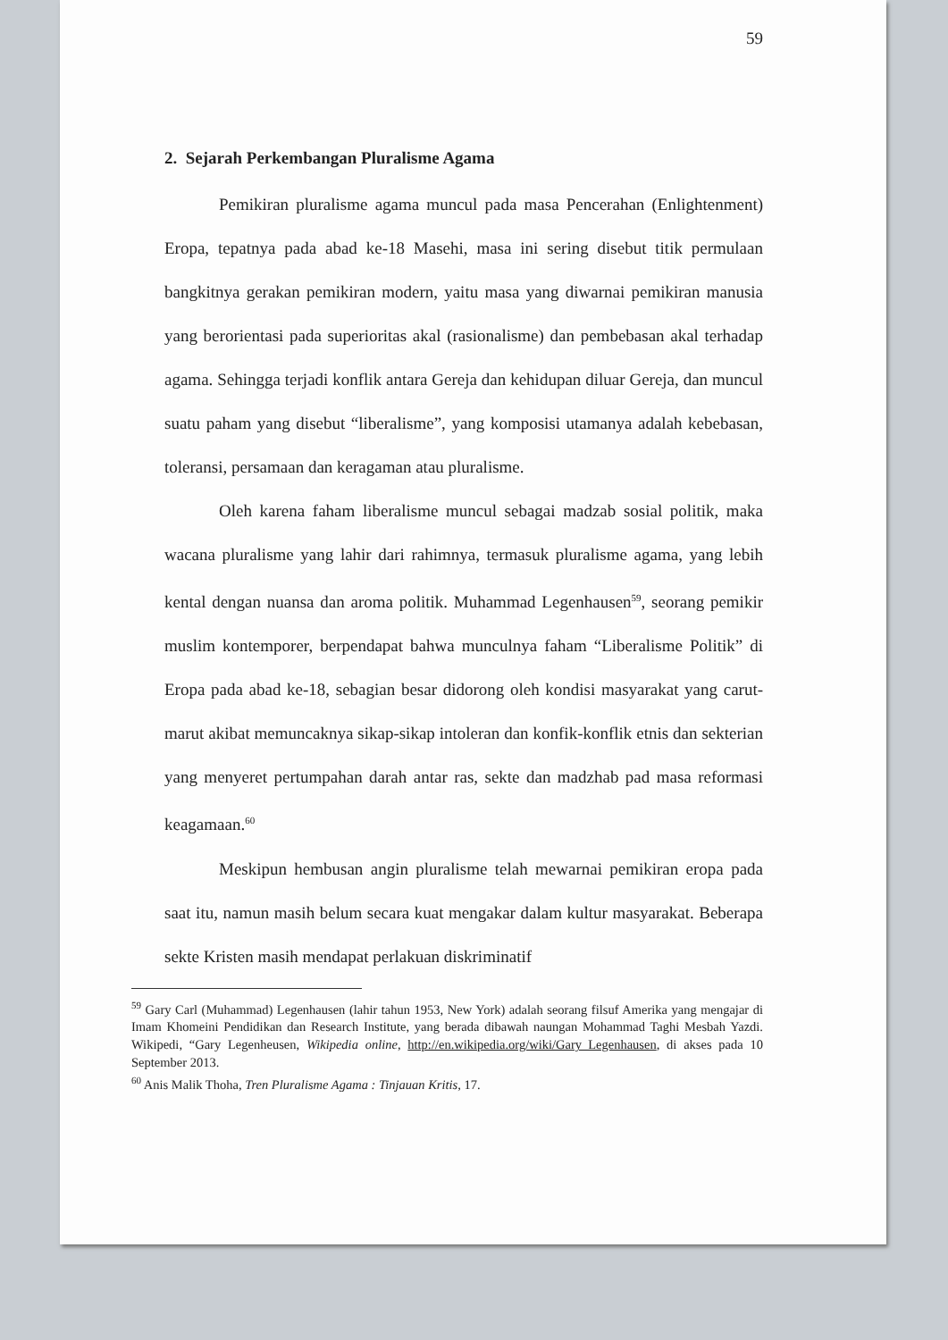59
2. Sejarah Perkembangan Pluralisme Agama
Pemikiran pluralisme agama muncul pada masa Pencerahan (Enlightenment) Eropa, tepatnya pada abad ke-18 Masehi, masa ini sering disebut titik permulaan bangkitnya gerakan pemikiran modern, yaitu masa yang diwarnai pemikiran manusia yang berorientasi pada superioritas akal (rasionalisme) dan pembebasan akal terhadap agama. Sehingga terjadi konflik antara Gereja dan kehidupan diluar Gereja, dan muncul suatu paham yang disebut “liberalisme”, yang komposisi utamanya adalah kebebasan, toleransi, persamaan dan keragaman atau pluralisme.
Oleh karena faham liberalisme muncul sebagai madzab sosial politik, maka wacana pluralisme yang lahir dari rahimnya, termasuk pluralisme agama, yang lebih kental dengan nuansa dan aroma politik. Muhammad Legenhausen<sup>59</sup>, seorang pemikir muslim kontemporer, berpendapat bahwa munculnya faham “Liberalisme Politik” di Eropa pada abad ke-18, sebagian besar didorong oleh kondisi masyarakat yang carut-marut akibat memuncaknya sikap-sikap intoleran dan konfik-konflik etnis dan sekterian yang menyeret pertumpahan darah antar ras, sekte dan madzhab pad masa reformasi keagamaan.<sup>60</sup>
Meskipun hembusan angin pluralisme telah mewarnai pemikiran eropa pada saat itu, namun masih belum secara kuat mengakar dalam kultur masyarakat. Beberapa sekte Kristen masih mendapat perlakuan diskriminatif
<sup>59</sup> Gary Carl (Muhammad) Legenhausen (lahir tahun 1953, New York) adalah seorang filsuf Amerika yang mengajar di Imam Khomeini Pendidikan dan Research Institute, yang berada dibawah naungan Mohammad Taghi Mesbah Yazdi. Wikipedi, “Gary Legenheusen, Wikipedia online, http://en.wikipedia.org/wiki/Gary_Legenhausen, di akses pada 10 September 2013.
<sup>60</sup> Anis Malik Thoha, Tren Pluralisme Agama : Tinjauan Kritis, 17.